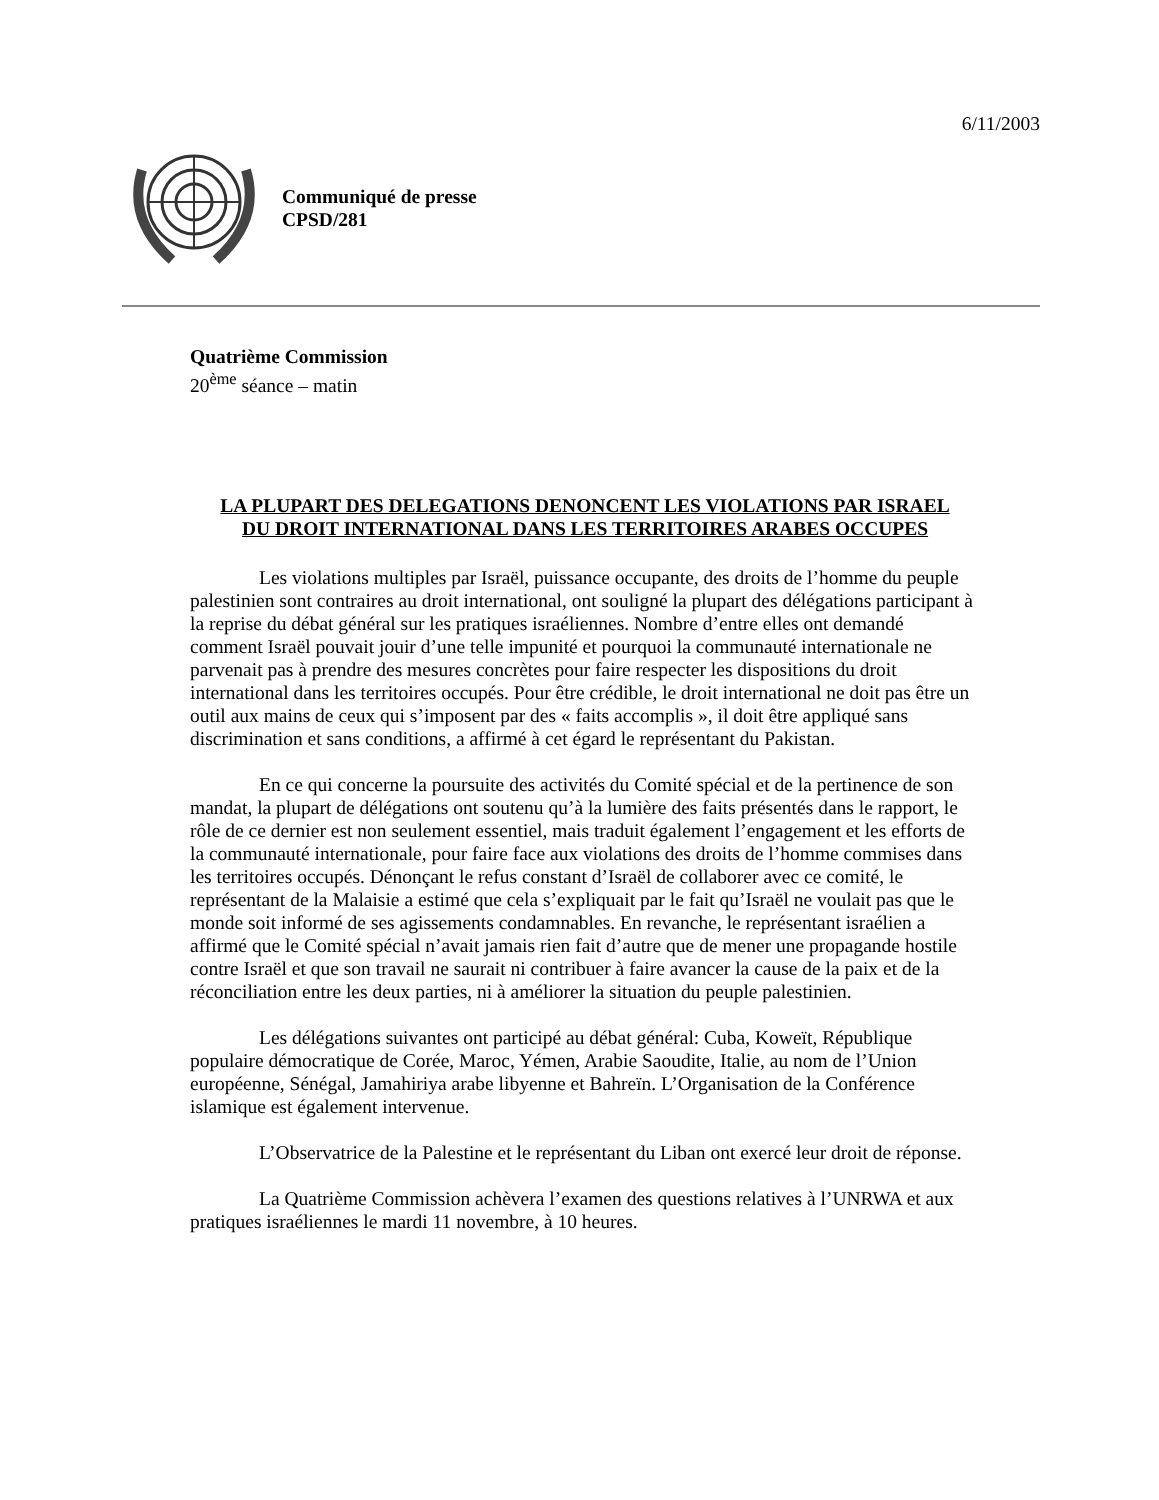6/11/2003
Communiqué de presse
CPSD/281
Quatrième Commission
20<sup>ème</sup> séance – matin
LA PLUPART DES DELEGATIONS DENONCENT LES VIOLATIONS PAR ISRAEL
DU DROIT INTERNATIONAL DANS LES TERRITOIRES ARABES OCCUPES
Les violations multiples par Israël, puissance occupante, des droits de l’homme du peuple palestinien sont contraires au droit international, ont souligné la plupart des délégations participant à la reprise du débat général sur les pratiques israéliennes. Nombre d’entre elles ont demandé comment Israël pouvait jouir d’une telle impunité et pourquoi la communauté internationale ne parvenait pas à prendre des mesures concrètes pour faire respecter les dispositions du droit international dans les territoires occupés. Pour être crédible, le droit international ne doit pas être un outil aux mains de ceux qui s’imposent par des « faits accomplis », il doit être appliqué sans discrimination et sans conditions, a affirmé à cet égard le représentant du Pakistan.
En ce qui concerne la poursuite des activités du Comité spécial et de la pertinence de son mandat, la plupart de délégations ont soutenu qu’à la lumière des faits présentés dans le rapport, le rôle de ce dernier est non seulement essentiel, mais traduit également l’engagement et les efforts de la communauté internationale, pour faire face aux violations des droits de l’homme commises dans les territoires occupés. Dénonçant le refus constant d’Israël de collaborer avec ce comité, le représentant de la Malaisie a estimé que cela s’expliquait par le fait qu’Israël ne voulait pas que le monde soit informé de ses agissements condamnables. En revanche, le représentant israélien a affirmé que le Comité spécial n’avait jamais rien fait d’autre que de mener une propagande hostile contre Israël et que son travail ne saurait ni contribuer à faire avancer la cause de la paix et de la réconciliation entre les deux parties, ni à améliorer la situation du peuple palestinien.
Les délégations suivantes ont participé au débat général: Cuba, Koweït, République populaire démocratique de Corée, Maroc, Yémen, Arabie Saoudite, Italie, au nom de l’Union européenne, Sénégal, Jamahiriya arabe libyenne et Bahreïn. L’Organisation de la Conférence islamique est également intervenue.
L’Observatrice de la Palestine et le représentant du Liban ont exercé leur droit de réponse.
La Quatrième Commission achèvera l’examen des questions relatives à l’UNRWA et aux pratiques israéliennes le mardi 11 novembre, à 10 heures.